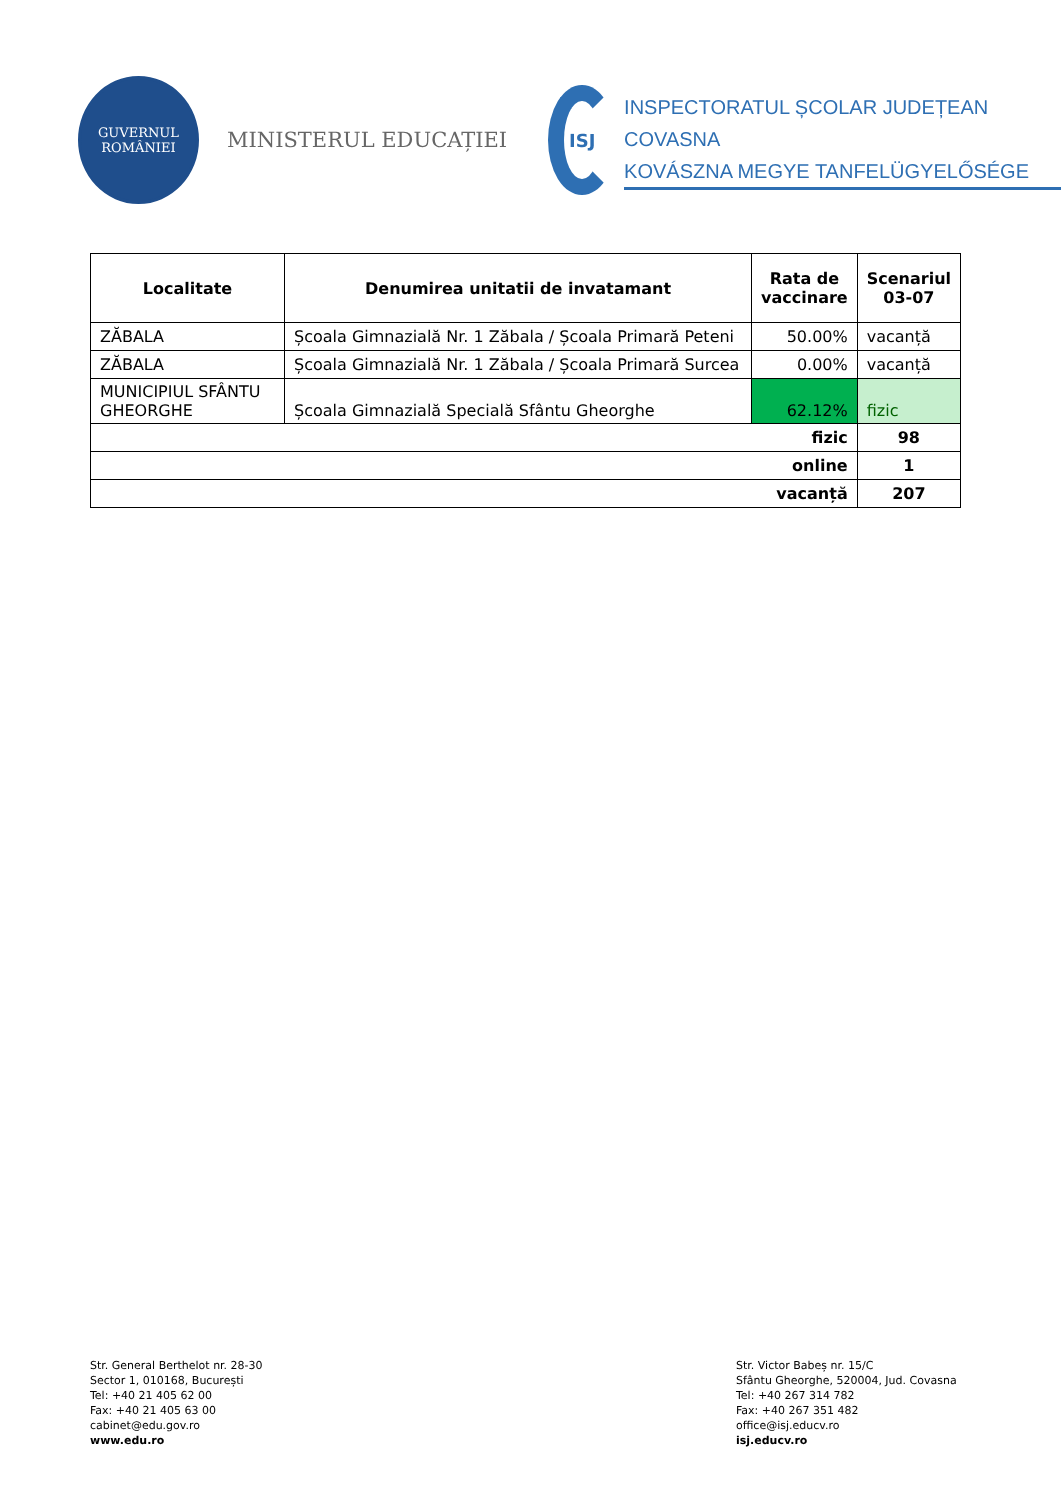GUVERNUL
ROMÂNIEI
MINISTERUL EDUCAȚIEI
ISJ
INSPECTORATUL ȘCOLAR JUDEȚEAN COVASNA
KOVÁSZNA MEGYE TANFELÜGYELŐSÉGE
| Localitate | Denumirea unitatii de invatamant | Rata de vaccinare | Scenariul 03-07 |
| --- | --- | --- | --- |
| ZĂBALA | Școala Gimnazială Nr. 1 Zăbala / Școala Primară Peteni | 50.00% | vacanță |
| ZĂBALA | Școala Gimnazială Nr. 1 Zăbala / Școala Primară Surcea | 0.00% | vacanță |
| MUNICIPIUL SFÂNTU GHEORGHE | Școala Gimnazială Specială Sfântu Gheorghe | 62.12% | fizic |
| fizic | | | 98 |
| online | | | 1 |
| vacanță | | | 207 |
Str. General Berthelot nr. 28-30
Sector 1, 010168, București
Tel: +40 21 405 62 00
Fax: +40 21 405 63 00
cabinet@edu.gov.ro
www.edu.ro
Str. Victor Babeș nr. 15/C
Sfântu Gheorghe, 520004, Jud. Covasna
Tel: +40 267 314 782
Fax: +40 267 351 482
office@isj.educv.ro
isj.educv.ro